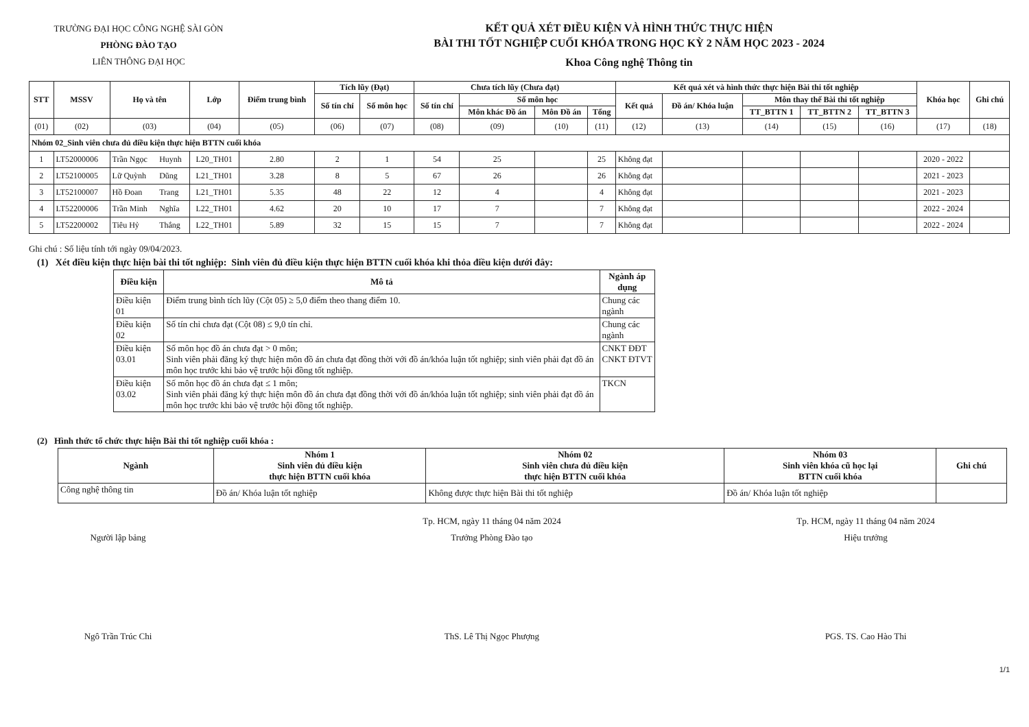TRƯỜNG ĐẠI HỌC CÔNG NGHỆ SÀI GÒN
PHÒNG ĐÀO TẠO
LIÊN THÔNG ĐẠI HỌC
KẾT QUẢ XÉT ĐIỀU KIỆN VÀ HÌNH THỨC THỰC HIỆN
BÀI THI TỐT NGHIỆP CUỐI KHÓA TRONG HỌC KỲ 2 NĂM HỌC 2023 - 2024
Khoa Công nghệ Thông tin
| STT | MSSV | Họ và tên | | Lớp | Điểm trung bình | Tích lũy (Đạt) | | Chưa tích lũy (Chưa đạt) | | | | Kết quả xét và hình thức thực hiện Bài thi tốt nghiệp | | | | | Khóa học | Ghi chú |
| --- | --- | --- | --- | --- | --- | --- | --- | --- | --- | --- | --- | --- | --- | --- | --- | --- | --- | --- |
| | | | | | | Số tín chỉ | Số môn học | Số tín chỉ | Số môn học | | | Kết quả | Đồ án/ Khóa luận | Môn thay thế Bài thi tốt nghiệp | | | | |
| | | | | | | | | | Môn khác Đồ án | Môn Đồ án | Tổng | | | TT_BTTN 1 | TT_BTTN 2 | TT_BTTN 3 | | |
| (01) | (02) | (03) | | (04) | (05) | (06) | (07) | (08) | (09) | (10) | (11) | (12) | (13) | (14) | (15) | (16) | (17) | (18) |
| Nhóm 02_Sinh viên chưa đủ điều kiện thực hiện BTTN cuối khóa | | | | | | | | | | | | | | | | | | |
| 1 | LT52000006 | Trần Ngọc | Huynh | L20_TH01 | 2.80 | 2 | 1 | 54 | 25 | | 25 | Không đạt | | | | | 2020 - 2022 | |
| 2 | LT52100005 | Lữ Quỳnh | Dũng | L21_TH01 | 3.28 | 8 | 5 | 67 | 26 | | 26 | Không đạt | | | | | 2021 - 2023 | |
| 3 | LT52100007 | Hồ Đoan | Trang | L21_TH01 | 5.35 | 48 | 22 | 12 | 4 | | 4 | Không đạt | | | | | 2021 - 2023 | |
| 4 | LT52200006 | Trần Minh | Nghĩa | L22_TH01 | 4.62 | 20 | 10 | 17 | 7 | | 7 | Không đạt | | | | | 2022 - 2024 | |
| 5 | LT52200002 | Tiêu Hỷ | Thắng | L22_TH01 | 5.89 | 32 | 15 | 15 | 7 | | 7 | Không đạt | | | | | 2022 - 2024 | |
Ghi chú : Số liệu tính tới ngày 09/04/2023.
(1) Xét điều kiện thực hiện bài thi tốt nghiệp: Sinh viên đủ điều kiện thực hiện BTTN cuối khóa khi thỏa điều kiện dưới đây:
| Điều kiện | Mô tả | Ngành áp dụng |
| --- | --- | --- |
| Điều kiện 01 | Điểm trung bình tích lũy (Cột 05) ≥ 5,0 điểm theo thang điểm 10. | Chung các ngành |
| Điều kiện 02 | Số tín chỉ chưa đạt (Cột 08) ≤ 9,0 tín chỉ. | Chung các ngành |
| Điều kiện 03.01 | Số môn học đồ án chưa đạt > 0 môn; Sinh viên phải đăng ký thực hiện môn đồ án chưa đạt đồng thời với đồ án/khóa luận tốt nghiệp; sinh viên phải đạt đồ án môn học trước khi bảo vệ trước hội đồng tốt nghiệp. | CNKT ĐĐT CNKT ĐTVT |
| Điều kiện 03.02 | Số môn học đồ án chưa đạt ≤ 1 môn; Sinh viên phải đăng ký thực hiện môn đồ án chưa đạt đồng thời với đồ án/khóa luận tốt nghiệp; sinh viên phải đạt đồ án môn học trước khi bảo vệ trước hội đồng tốt nghiệp. | TKCN |
(2) Hình thức tổ chức thực hiện Bài thi tốt nghiệp cuối khóa :
| Ngành | Nhóm 1 Sinh viên đủ điều kiện thực hiện BTTN cuối khóa | Nhóm 02 Sinh viên chưa đủ điều kiện thực hiện BTTN cuối khóa | Nhóm 03 Sinh viên khóa cũ học lại BTTN cuối khóa | Ghi chú |
| --- | --- | --- | --- | --- |
| Công nghệ thông tin | Đồ án/ Khóa luận tốt nghiệp | Không được thực hiện Bài thi tốt nghiệp | Đồ án/ Khóa luận tốt nghiệp | |
Người lập bảng
Ngô Trần Trúc Chi
Tp. HCM, ngày 11 tháng 04 năm 2024
Trưởng Phòng Đào tạo
ThS. Lê Thị Ngọc Phượng
Tp. HCM, ngày 11 tháng 04 năm 2024
Hiệu trưởng
PGS. TS. Cao Hào Thi
1/1